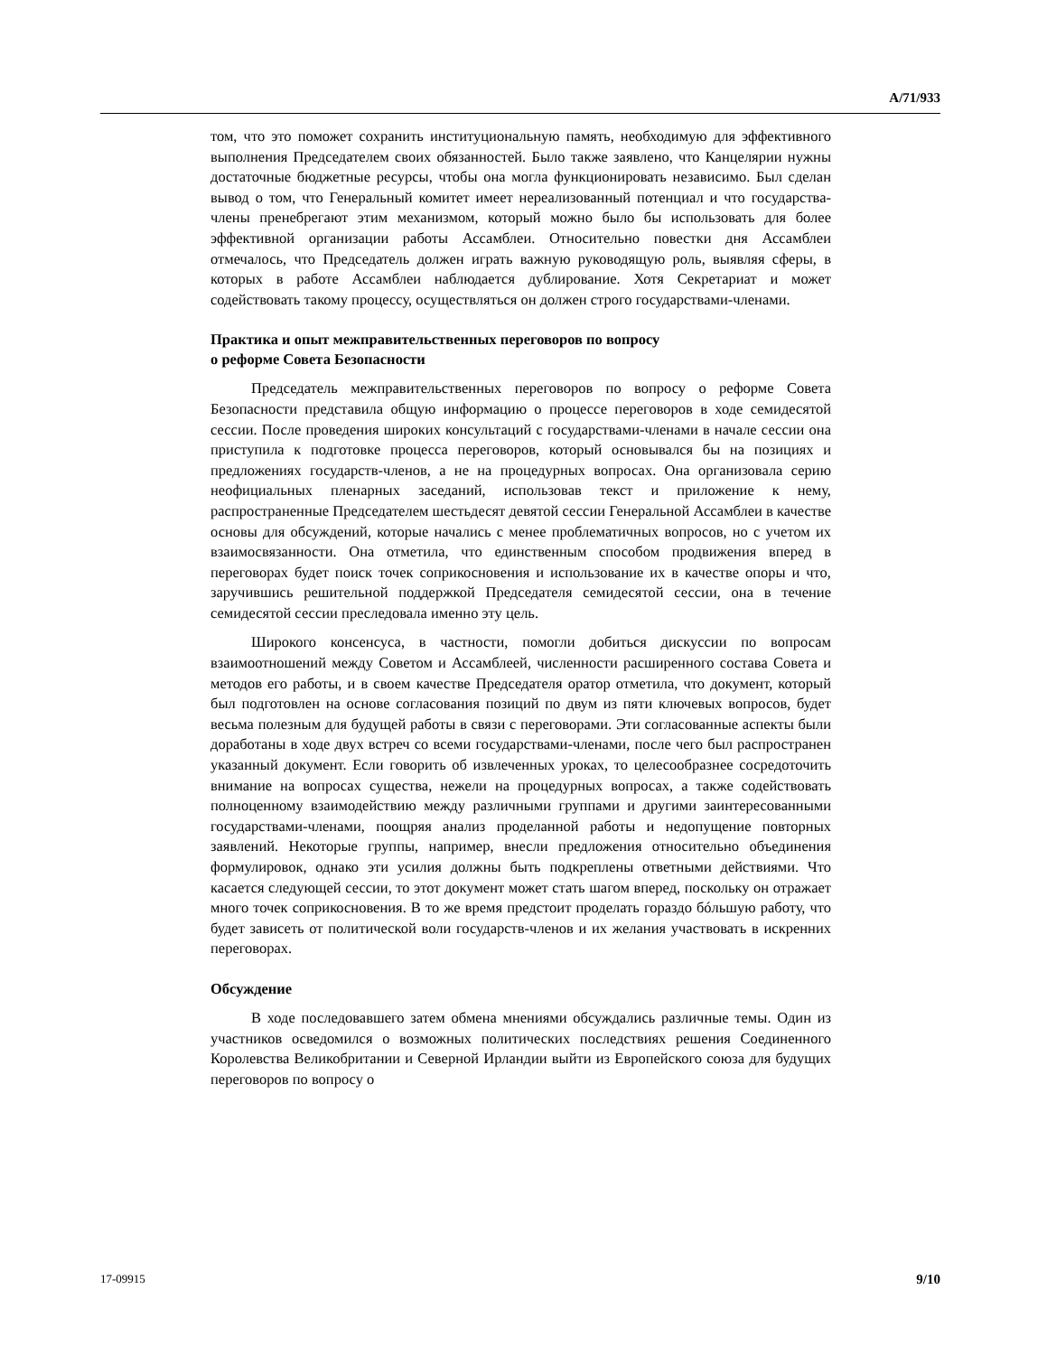A/71/933
том, что это поможет сохранить институциональную память, необходимую для эффективного выполнения Председателем своих обязанностей. Было также заявлено, что Канцелярии нужны достаточные бюджетные ресурсы, чтобы она могла функционировать независимо. Был сделан вывод о том, что Генеральный комитет имеет нереализованный потенциал и что государства-члены пренебрегают этим механизмом, который можно было бы использовать для более эффективной организации работы Ассамблеи. Относительно повестки дня Ассамблеи отмечалось, что Председатель должен играть важную руководящую роль, выявляя сферы, в которых в работе Ассамблеи наблюдается дублирование. Хотя Секретариат и может содействовать такому процессу, осуществляться он должен строго государствами-членами.
Практика и опыт межправительственных переговоров по вопросу
о реформе Совета Безопасности
Председатель межправительственных переговоров по вопросу о реформе Совета Безопасности представила общую информацию о процессе переговоров в ходе семидесятой сессии. После проведения широких консультаций с государствами-членами в начале сессии она приступила к подготовке процесса переговоров, который основывался бы на позициях и предложениях государств-членов, а не на процедурных вопросах. Она организовала серию неофициальных пленарных заседаний, использовав текст и приложение к нему, распространенные Председателем шестьдесят девятой сессии Генеральной Ассамблеи в качестве основы для обсуждений, которые начались с менее проблематичных вопросов, но с учетом их взаимосвязанности. Она отметила, что единственным способом продвижения вперед в переговорах будет поиск точек соприкосновения и использование их в качестве опоры и что, заручившись решительной поддержкой Председателя семидесятой сессии, она в течение семидесятой сессии преследовала именно эту цель.
Широкого консенсуса, в частности, помогли добиться дискуссии по вопросам взаимоотношений между Советом и Ассамблеей, численности расширенного состава Совета и методов его работы, и в своем качестве Председателя оратор отметила, что документ, который был подготовлен на основе согласования позиций по двум из пяти ключевых вопросов, будет весьма полезным для будущей работы в связи с переговорами. Эти согласованные аспекты были доработаны в ходе двух встреч со всеми государствами-членами, после чего был распространен указанный документ. Если говорить об извлеченных уроках, то целесообразнее сосредоточить внимание на вопросах существа, нежели на процедурных вопросах, а также содействовать полноценному взаимодействию между различными группами и другими заинтересованными государствами-членами, поощряя анализ проделанной работы и недопущение повторных заявлений. Некоторые группы, например, внесли предложения относительно объединения формулировок, однако эти усилия должны быть подкреплены ответными действиями. Что касается следующей сессии, то этот документ может стать шагом вперед, поскольку он отражает много точек соприкосновения. В то же время предстоит проделать гораздо бóльшую работу, что будет зависеть от политической воли государств-членов и их желания участвовать в искренних переговорах.
Обсуждение
В ходе последовавшего затем обмена мнениями обсуждались различные темы. Один из участников осведомился о возможных политических последствиях решения Соединенного Королевства Великобритании и Северной Ирландии выйти из Европейского союза для будущих переговоров по вопросу о
17-09915 9/10